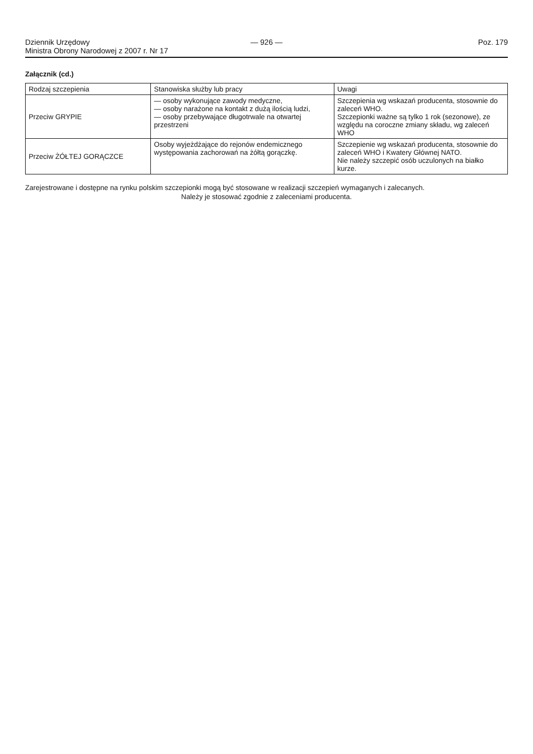Dziennik Urzędowy
Ministra Obrony Narodowej z 2007 r. Nr 17
— 926 — Poz. 179
Załącznik (cd.)
| Rodzaj szczepienia | Stanowiska służby lub pracy | Uwagi |
| --- | --- | --- |
| Przeciw GRYPIE | — osoby wykonujące zawody medyczne, — osoby narażone na kontakt z dużą ilością ludzi, — osoby przebywające długotrwale na otwartej przestrzeni | Szczepienia wg wskazań producenta, stosownie do zaleceń WHO. Szczepionki ważne są tylko 1 rok (sezonowe), ze względu na coroczne zmiany składu, wg zaleceń WHO |
| Przeciw ŻÓŁTEJ GORĄCZCE | Osoby wyjeżdżające do rejonów endemicznego występowania zachorowań na żółtą gorączkę. | Szczepienie wg wskazań producenta, stosownie do zaleceń WHO i Kwatery Głównej NATO. Nie należy szczepić osób uczulonych na białko kurze. |
Zarejestrowane i dostępne na rynku polskim szczepionki mogą być stosowane w realizacji szczepień wymaganych i zalecanych.
Należy je stosować zgodnie z zaleceniami producenta.